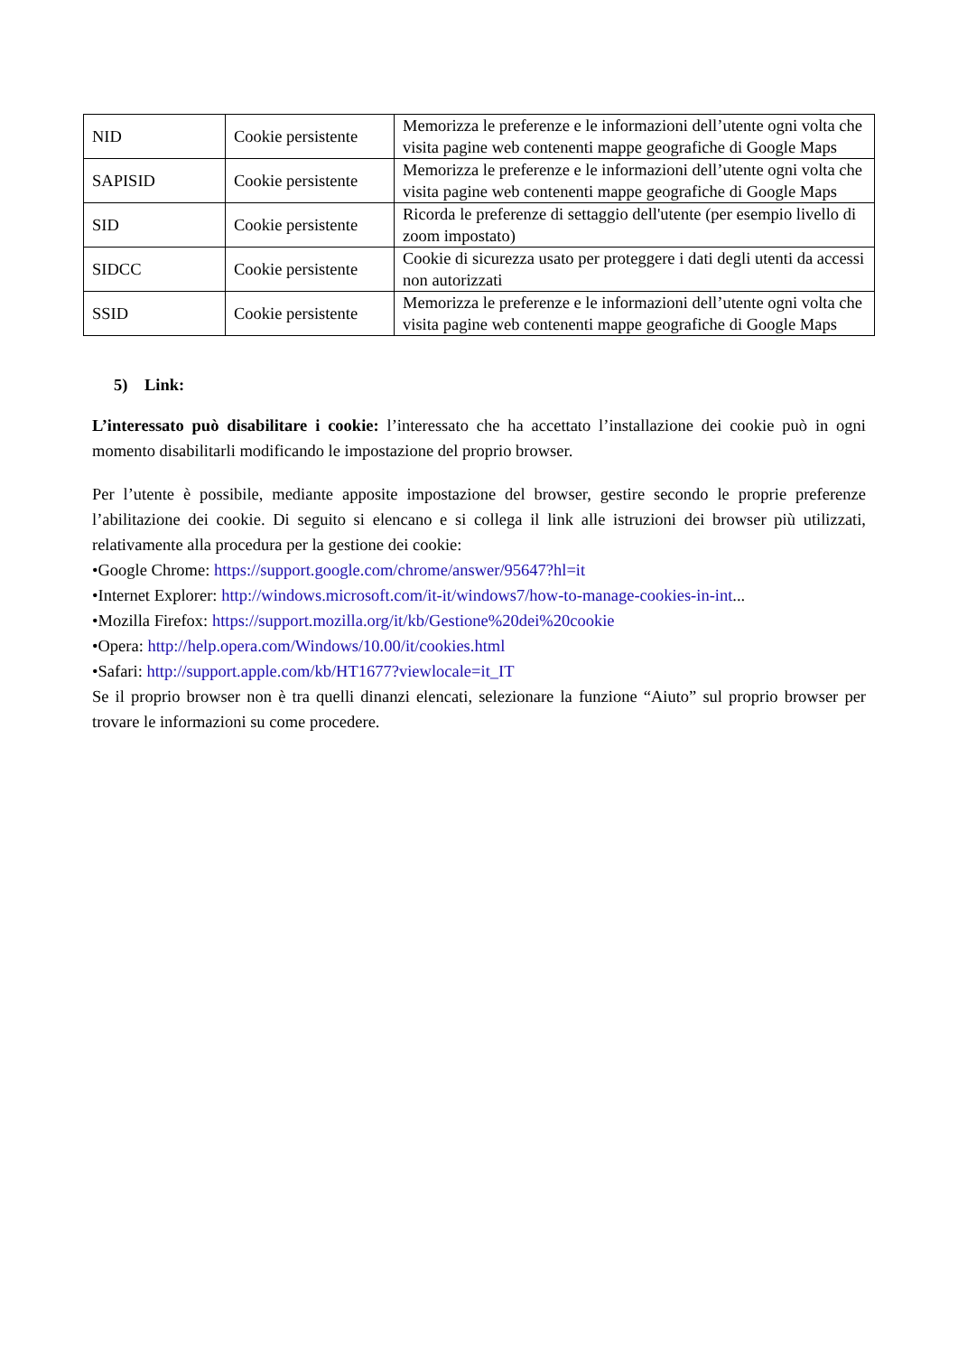| NID | Cookie persistente | Memorizza le preferenze e le informazioni dell’utente ogni volta che visita pagine web contenenti mappe geografiche di Google Maps |
| SAPISID | Cookie persistente | Memorizza le preferenze e le informazioni dell’utente ogni volta che visita pagine web contenenti mappe geografiche di Google Maps |
| SID | Cookie persistente | Ricorda le preferenze di settaggio dell'utente (per esempio livello di zoom impostato) |
| SIDCC | Cookie persistente | Cookie di sicurezza usato per proteggere i dati degli utenti da accessi non autorizzati |
| SSID | Cookie persistente | Memorizza le preferenze e le informazioni dell’utente ogni volta che visita pagine web contenenti mappe geografiche di Google Maps |
5) Link:
L’interessato può disabilitare i cookie: l’interessato che ha accettato l’installazione dei cookie può in ogni momento disabilitarli modificando le impostazione del proprio browser.
Per l’utente è possibile, mediante apposite impostazione del browser, gestire secondo le proprie preferenze l’abilitazione dei cookie. Di seguito si elencano e si collega il link alle istruzioni dei browser più utilizzati, relativamente alla procedura per la gestione dei cookie:
•Google Chrome: https://support.google.com/chrome/answer/95647?hl=it
•Internet Explorer: http://windows.microsoft.com/it-it/windows7/how-to-manage-cookies-in-int...
•Mozilla Firefox: https://support.mozilla.org/it/kb/Gestione%20dei%20cookie
•Opera: http://help.opera.com/Windows/10.00/it/cookies.html
•Safari: http://support.apple.com/kb/HT1677?viewlocale=it_IT
Se il proprio browser non è tra quelli dinanzi elencati, selezionare la funzione “Aiuto” sul proprio browser per trovare le informazioni su come procedere.